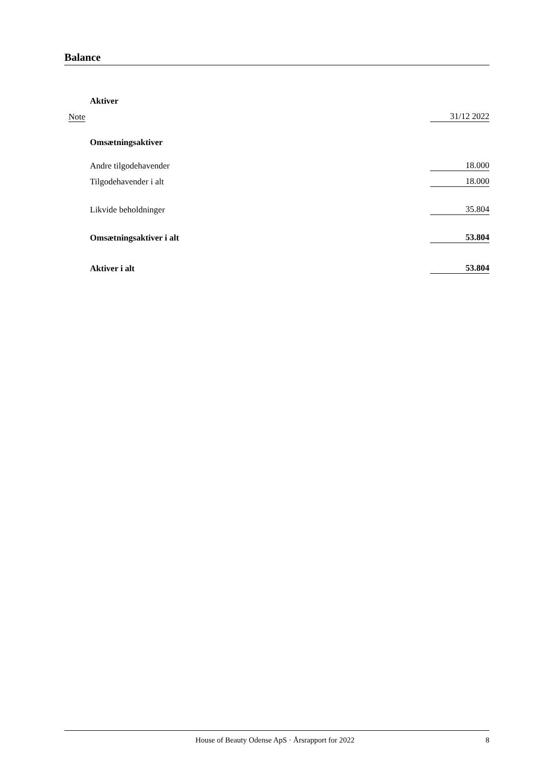Balance
| | Aktiver | |
| Note | | 31/12 2022 |
| | Omsætningsaktiver | |
| | Andre tilgodehavender | 18.000 |
| | Tilgodehavender i alt | 18.000 |
| | Likvide beholdninger | 35.804 |
| | Omsætningsaktiver i alt | 53.804 |
| | Aktiver i alt | 53.804 |
House of Beauty Odense ApS · Årsrapport for 2022 8